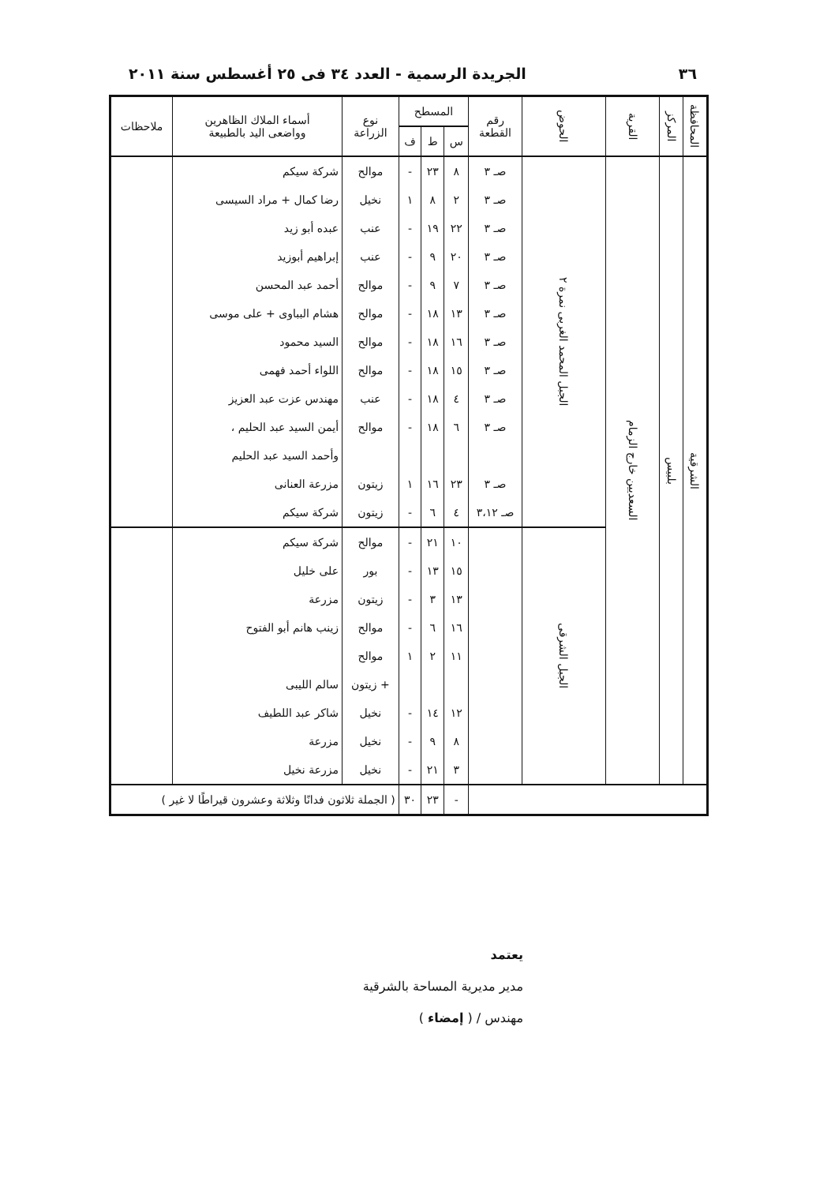٣٦ الجريدة الرسمية - العدد ٣٤ فى ٢٥ أغسطس سنة ٢٠١١
| المحافظة | المركز | القرية | الحوض | رقم القطعة | المسطح | | | نوع الزراعة | أسماء الملاك الظاهرين وواضعى اليد بالطبيعة | ملاحظات |
| --- | --- | --- | --- | --- | --- | --- | --- | --- | --- | --- |
| | | | | | س | ط | ف | | | |
| الشرقية | بلبيس | السعديين خارج الزمام | الجبل المحمد الغربى نمرة ٢ | صـ ٣ | ٨ | ٢٣ | - | موالح | شركة سيكم | |
| | | | | صـ ٣ | ٢ | ٨ | ١ | نخيل | رضا كمال + مراد السيسى | |
| | | | | صـ ٣ | ٢٢ | ١٩ | - | عنب | عبده أبو زيد | |
| | | | | صـ ٣ | ٢٠ | ٩ | - | عنب | إبراهيم أبوزيد | |
| | | | | صـ ٣ | ٧ | ٩ | - | موالح | أحمد عبد المحسن | |
| | | | | صـ ٣ | ١٣ | ١٨ | - | موالح | هشام البباوى + على موسى | |
| | | | | صـ ٣ | ١٦ | ١٨ | - | موالح | السيد محمود | |
| | | | | صـ ٣ | ١٥ | ١٨ | - | موالح | اللواء أحمد فهمى | |
| | | | | صـ ٣ | ٤ | ١٨ | - | عنب | مهندس عزت عبد العزيز | |
| | | | | صـ ٣ | ٦ | ١٨ | - | موالح | أيمن السيد عبد الحليم ، | |
| | | | | | | | | | وأحمد السيد عبد الحليم | |
| | | | | صـ ٣ | ٢٣ | ١٦ | ١ | زيتون | مزرعة العنانى | |
| | | | | صـ ٣،١٢ | ٤ | ٦ | - | زيتون | شركة سيكم | |
| | | | الجبل الشرقى | | ١٠ | ٢١ | - | موالح | شركة سيكم | |
| | | | | | ١٥ | ١٣ | - | بور | على خليل | |
| | | | | | ١٣ | ٣ | - | زيتون | مزرعة | |
| | | | | | ١٦ | ٦ | - | موالح | زينب هانم أبو الفتوح | |
| | | | | | ١١ | ٢ | ١ | موالح | | |
| | | | | | | | | + زيتون | سالم الليبى | |
| | | | | | ١٢ | ١٤ | - | نخيل | شاكر عبد اللطيف | |
| | | | | | ٨ | ٩ | - | نخيل | مزرعة | |
| | | | | | ٣ | ٢١ | - | نخيل | مزرعة نخيل | |
| | | | | | - | ٢٣ | ٣٠ | ( الجملة ثلاثون فدانًا وثلاثة وعشرون قيراطًا لا غير ) | | |
يعتمد
مدير مديرية المساحة بالشرقية
مهندس / ( إمضاء )